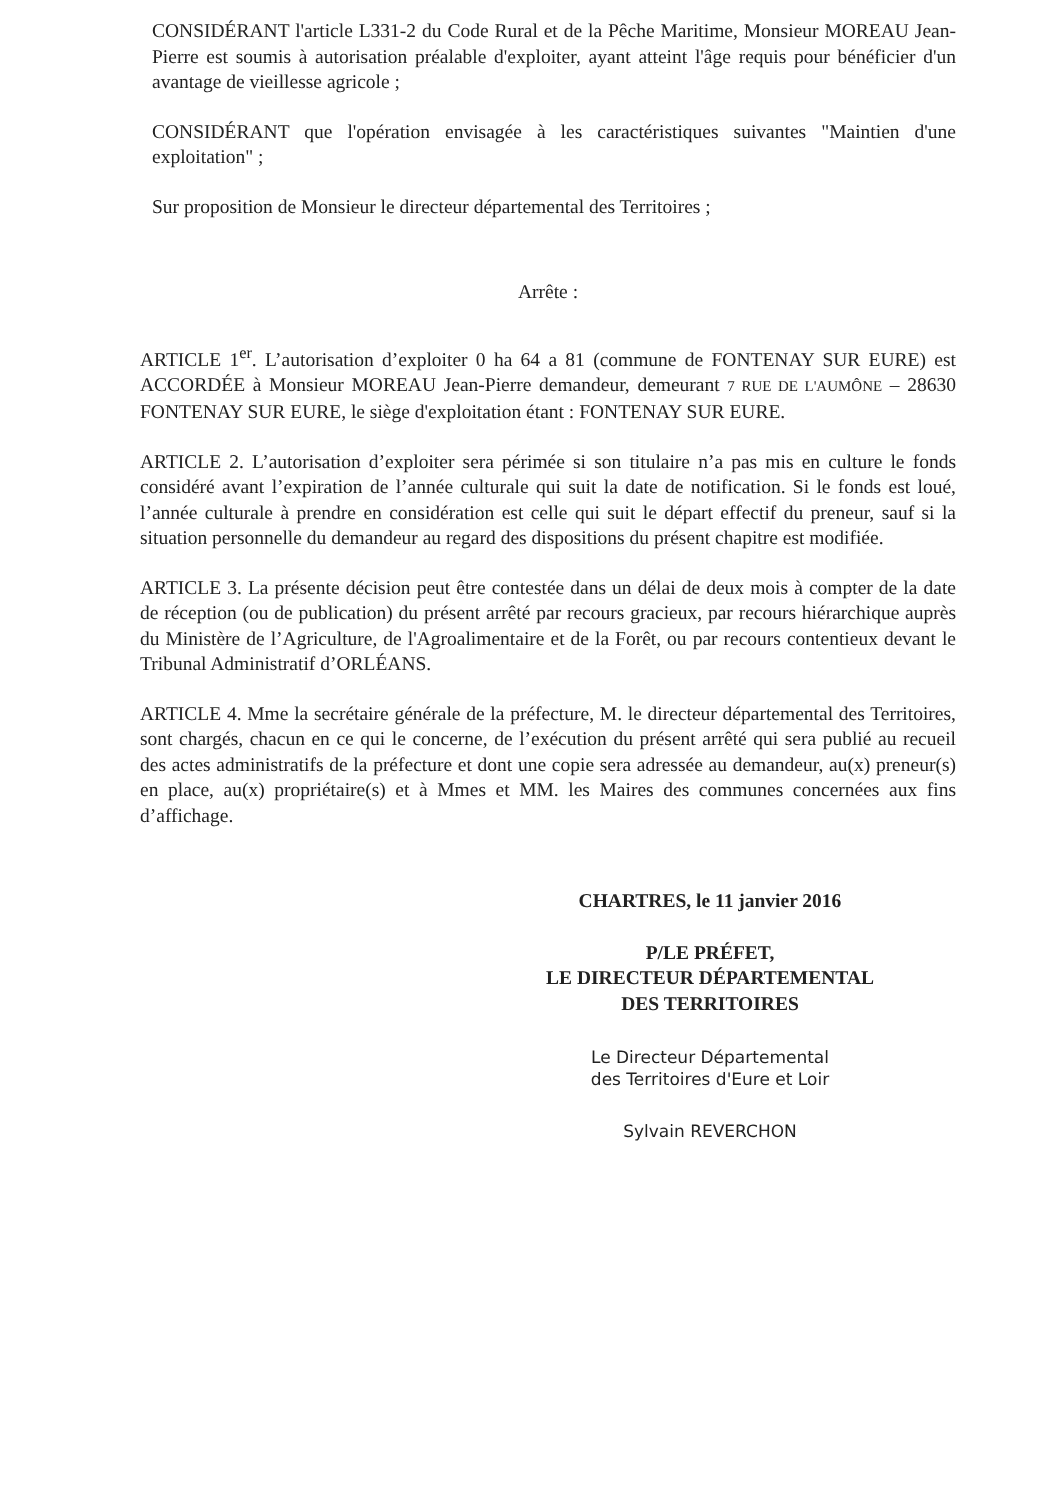CONSIDÉRANT l'article L331-2 du Code Rural et de la Pêche Maritime, Monsieur MOREAU Jean-Pierre est soumis à autorisation préalable d'exploiter, ayant atteint l'âge requis pour bénéficier d'un avantage de vieillesse agricole ;
CONSIDÉRANT que l'opération envisagée à les caractéristiques suivantes "Maintien d'une exploitation" ;
Sur proposition de Monsieur le directeur départemental des Territoires ;
Arrête :
ARTICLE 1<sup>er</sup>. L’autorisation d’exploiter 0 ha 64 a 81 (commune de FONTENAY SUR EURE) est ACCORDÉE à Monsieur MOREAU Jean-Pierre demandeur, demeurant 7 RUE DE L'AUMÔNE – 28630 FONTENAY SUR EURE, le siège d'exploitation étant : FONTENAY SUR EURE.
ARTICLE 2. L’autorisation d’exploiter sera périmée si son titulaire n’a pas mis en culture le fonds considéré avant l’expiration de l’année culturale qui suit la date de notification. Si le fonds est loué, l’année culturale à prendre en considération est celle qui suit le départ effectif du preneur, sauf si la situation personnelle du demandeur au regard des dispositions du présent chapitre est modifiée.
ARTICLE 3. La présente décision peut être contestée dans un délai de deux mois à compter de la date de réception (ou de publication) du présent arrêté par recours gracieux, par recours hiérarchique auprès du Ministère de l’Agriculture, de l'Agroalimentaire et de la Forêt, ou par recours contentieux devant le Tribunal Administratif d’ORLÉANS.
ARTICLE 4. Mme la secrétaire générale de la préfecture, M. le directeur départemental des Territoires, sont chargés, chacun en ce qui le concerne, de l’exécution du présent arrêté qui sera publié au recueil des actes administratifs de la préfecture et dont une copie sera adressée au demandeur, au(x) preneur(s) en place, au(x) propriétaire(s) et à Mmes et MM. les Maires des communes concernées aux fins d’affichage.
CHARTRES, le 11 janvier 2016
P/LE PRÉFET,
LE DIRECTEUR DÉPARTEMENTAL
DES TERRITOIRES
Le Directeur Départemental
des Territoires d'Eure et Loir
Sylvain REVERCHON